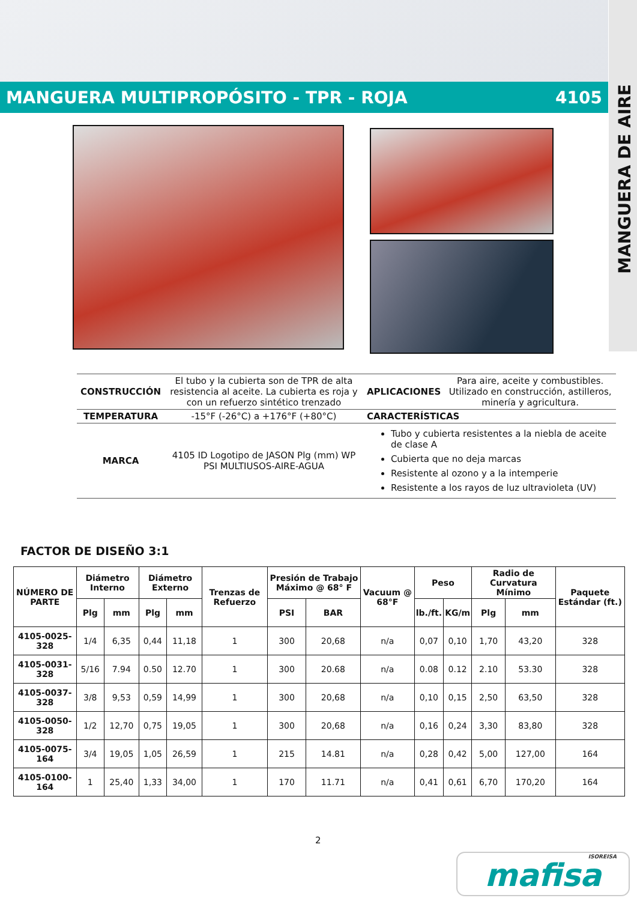MANGUERA DE AIRE
MANGUERA MULTIPROPÓSITO - TPR - ROJA 4105
| CONSTRUCCIÓN | El tubo y la cubierta son de TPR de alta resistencia al aceite. La cubierta es roja y con un refuerzo sintético trenzado | APLICACIONES | Para aire, aceite y combustibles. Utilizado en construcción, astilleros, minería y agricultura. |
| TEMPERATURA | -15°F (-26°C) a +176°F (+80°C) | CARACTERÍSTICAS | |
| MARCA | 4105 ID Logotipo de JASON Plg (mm) WP PSI MULTIUSOS-AIRE-AGUA | Tubo y cubierta resistentes a la niebla de aceite de clase A Cubierta que no deja marcas Resistente al ozono y a la intemperie Resistente a los rayos de luz ultravioleta (UV) | |
FACTOR DE DISEÑO 3:1
| NÚMERO DE PARTE | Diámetro Interno | | Diámetro Externo | | Trenzas de Refuerzo | Presión de Trabajo Máximo @ 68° F | | Vacuum @ 68°F | Peso | | Radio de Curvatura Mínimo | | Paquete Estándar (ft.) |
| --- | --- | --- | --- | --- | --- | --- | --- | --- | --- | --- | --- | --- | --- |
| | Plg | mm | Plg | mm | | PSI | BAR | | lb./ft. | KG/m | Plg | mm | |
| 4105-0025-328 | 1/4 | 6,35 | 0,44 | 11,18 | 1 | 300 | 20,68 | n/a | 0,07 | 0,10 | 1,70 | 43,20 | 328 |
| 4105-0031-328 | 5/16 | 7.94 | 0.50 | 12.70 | 1 | 300 | 20.68 | n/a | 0.08 | 0.12 | 2.10 | 53.30 | 328 |
| 4105-0037-328 | 3/8 | 9,53 | 0,59 | 14,99 | 1 | 300 | 20,68 | n/a | 0,10 | 0,15 | 2,50 | 63,50 | 328 |
| 4105-0050-328 | 1/2 | 12,70 | 0,75 | 19,05 | 1 | 300 | 20,68 | n/a | 0,16 | 0,24 | 3,30 | 83,80 | 328 |
| 4105-0075-164 | 3/4 | 19,05 | 1,05 | 26,59 | 1 | 215 | 14.81 | n/a | 0,28 | 0,42 | 5,00 | 127,00 | 164 |
| 4105-0100-164 | 1 | 25,40 | 1,33 | 34,00 | 1 | 170 | 11.71 | n/a | 0,41 | 0,61 | 6,70 | 170,20 | 164 |
2
ISOREISA
mafisa